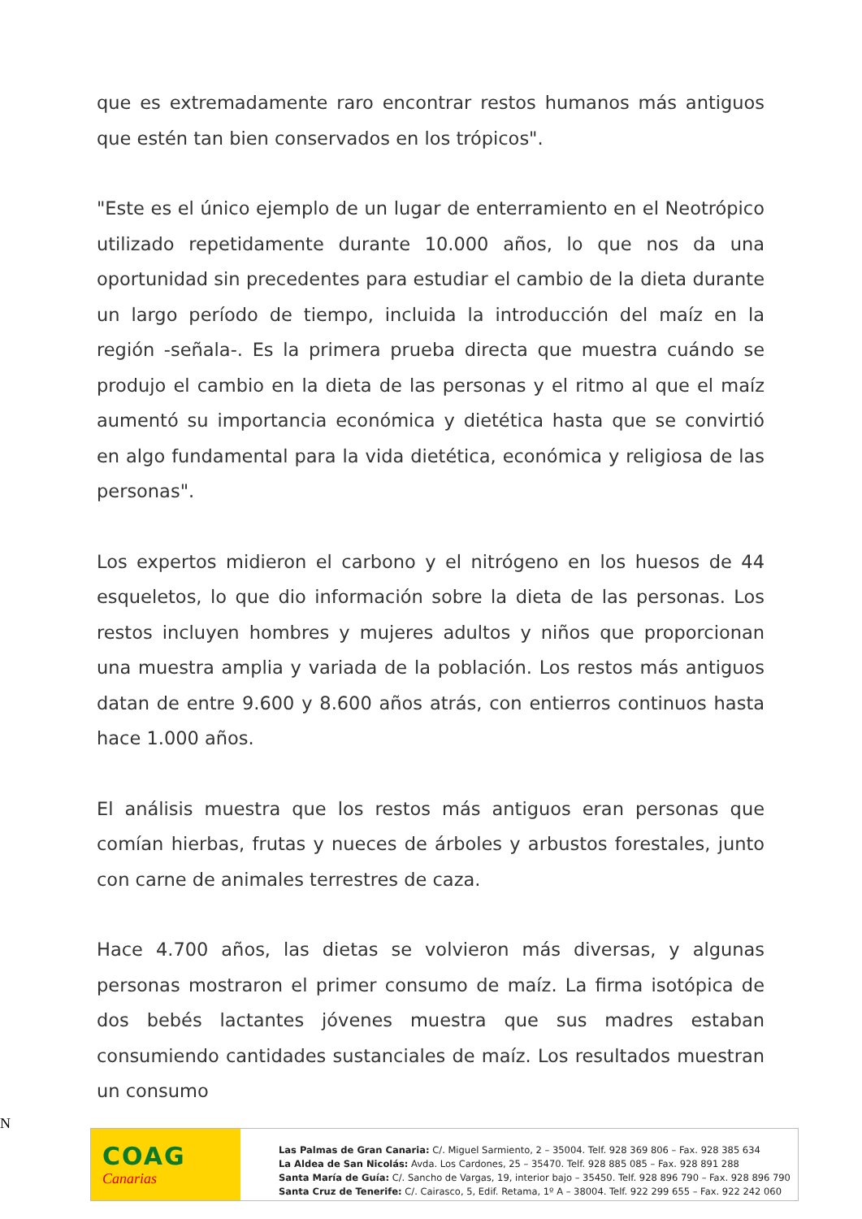que es extremadamente raro encontrar restos humanos más antiguos que estén tan bien conservados en los trópicos".
"Este es el único ejemplo de un lugar de enterramiento en el Neotrópico utilizado repetidamente durante 10.000 años, lo que nos da una oportunidad sin precedentes para estudiar el cambio de la dieta durante un largo período de tiempo, incluida la introducción del maíz en la región -señala-. Es la primera prueba directa que muestra cuándo se produjo el cambio en la dieta de las personas y el ritmo al que el maíz aumentó su importancia económica y dietética hasta que se convirtió en algo fundamental para la vida dietética, económica y religiosa de las personas".
Los expertos midieron el carbono y el nitrógeno en los huesos de 44 esqueletos, lo que dio información sobre la dieta de las personas. Los restos incluyen hombres y mujeres adultos y niños que proporcionan una muestra amplia y variada de la población. Los restos más antiguos datan de entre 9.600 y 8.600 años atrás, con entierros continuos hasta hace 1.000 años.
El análisis muestra que los restos más antiguos eran personas que comían hierbas, frutas y nueces de árboles y arbustos forestales, junto con carne de animales terrestres de caza.
Hace 4.700 años, las dietas se volvieron más diversas, y algunas personas mostraron el primer consumo de maíz. La firma isotópica de dos bebés lactantes jóvenes muestra que sus madres estaban consumiendo cantidades sustanciales de maíz. Los resultados muestran un consumo
N
COAG
Canarias
Las Palmas de Gran Canaria: C/. Miguel Sarmiento, 2 – 35004. Telf. 928 369 806 – Fax. 928 385 634
La Aldea de San Nicolás: Avda. Los Cardones, 25 – 35470. Telf. 928 885 085 – Fax. 928 891 288
Santa María de Guía: C/. Sancho de Vargas, 19, interior bajo – 35450. Telf. 928 896 790 – Fax. 928 896 790
Santa Cruz de Tenerife: C/. Cairasco, 5, Edif. Retama, 1º A – 38004. Telf. 922 299 655 – Fax. 922 242 060